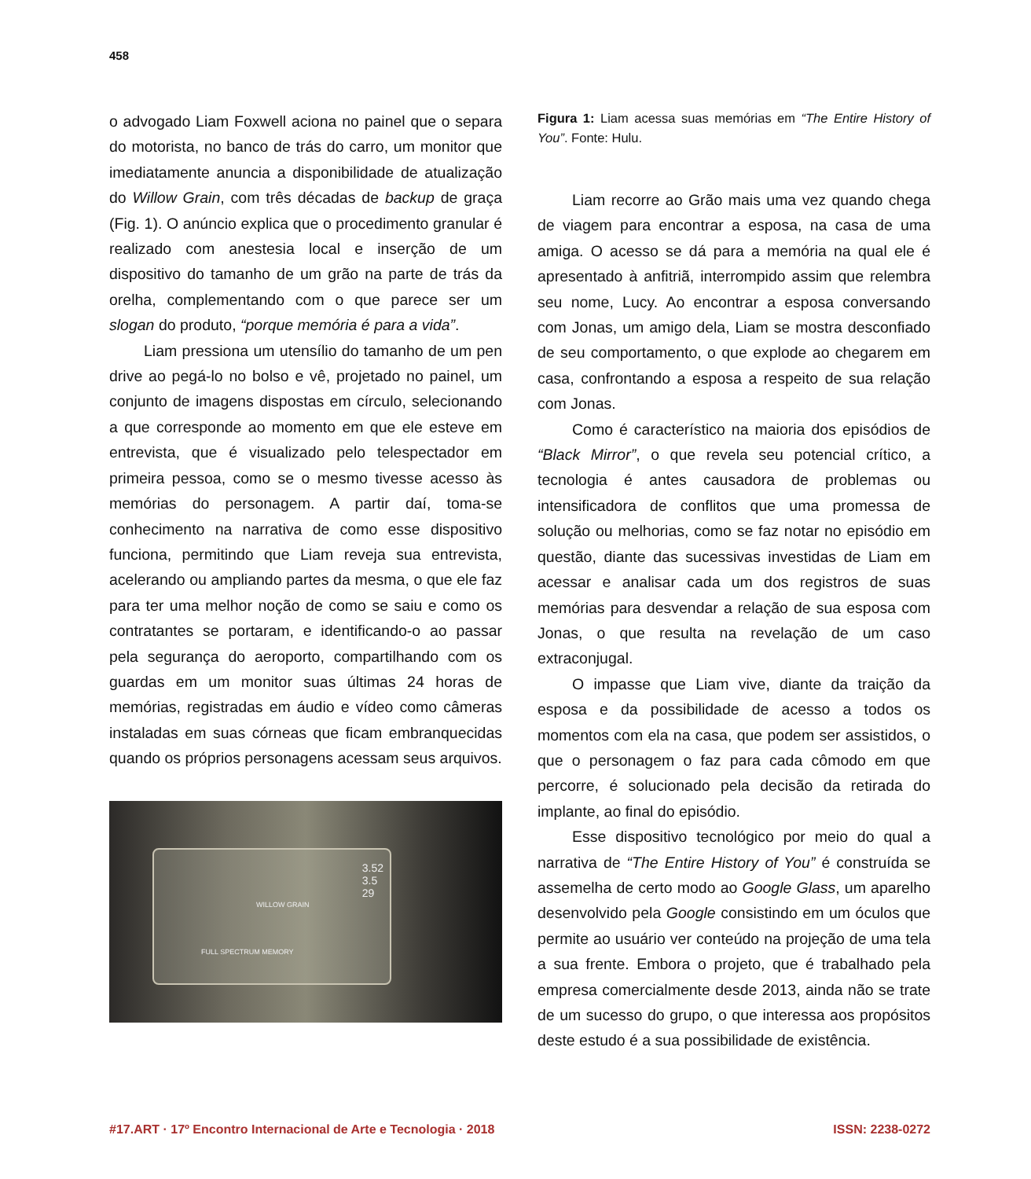458
o advogado Liam Foxwell aciona no painel que o separa do motorista, no banco de trás do carro, um monitor que imediatamente anuncia a disponibilidade de atualização do Willow Grain, com três décadas de backup de graça (Fig. 1). O anúncio explica que o procedimento granular é realizado com anestesia local e inserção de um dispositivo do tamanho de um grão na parte de trás da orelha, complementando com o que parece ser um slogan do produto, “porque memória é para a vida”.
Liam pressiona um utensílio do tamanho de um pen drive ao pegá-lo no bolso e vê, projetado no painel, um conjunto de imagens dispostas em círculo, selecionando a que corresponde ao momento em que ele esteve em entrevista, que é visualizado pelo telespectador em primeira pessoa, como se o mesmo tivesse acesso às memórias do personagem. A partir daí, toma-se conhecimento na narrativa de como esse dispositivo funciona, permitindo que Liam reveja sua entrevista, acelerando ou ampliando partes da mesma, o que ele faz para ter uma melhor noção de como se saiu e como os contratantes se portaram, e identificando-o ao passar pela segurança do aeroporto, compartilhando com os guardas em um monitor suas últimas 24 horas de memórias, registradas em áudio e vídeo como câmeras instaladas em suas córneas que ficam embranquecidas quando os próprios personagens acessam seus arquivos.
FULL SPECTRUM MEMORY
WILLOW GRAIN
3.52
3.5
29
Figura 1: Liam acessa suas memórias em “The Entire History of You”. Fonte: Hulu.
Liam recorre ao Grão mais uma vez quando chega de viagem para encontrar a esposa, na casa de uma amiga. O acesso se dá para a memória na qual ele é apresentado à anfitriã, interrompido assim que relembra seu nome, Lucy. Ao encontrar a esposa conversando com Jonas, um amigo dela, Liam se mostra desconfiado de seu comportamento, o que explode ao chegarem em casa, confrontando a esposa a respeito de sua relação com Jonas.
Como é característico na maioria dos episódios de “Black Mirror”, o que revela seu potencial crítico, a tecnologia é antes causadora de problemas ou intensificadora de conflitos que uma promessa de solução ou melhorias, como se faz notar no episódio em questão, diante das sucessivas investidas de Liam em acessar e analisar cada um dos registros de suas memórias para desvendar a relação de sua esposa com Jonas, o que resulta na revelação de um caso extraconjugal.
O impasse que Liam vive, diante da traição da esposa e da possibilidade de acesso a todos os momentos com ela na casa, que podem ser assistidos, o que o personagem o faz para cada cômodo em que percorre, é solucionado pela decisão da retirada do implante, ao final do episódio.
Esse dispositivo tecnológico por meio do qual a narrativa de “The Entire History of You” é construída se assemelha de certo modo ao Google Glass, um aparelho desenvolvido pela Google consistindo em um óculos que permite ao usuário ver conteúdo na projeção de uma tela a sua frente. Embora o projeto, que é trabalhado pela empresa comercialmente desde 2013, ainda não se trate de um sucesso do grupo, o que interessa aos propósitos deste estudo é a sua possibilidade de existência.
#17.ART · 17º Encontro Internacional de Arte e Tecnologia · 2018 ISSN: 2238-0272